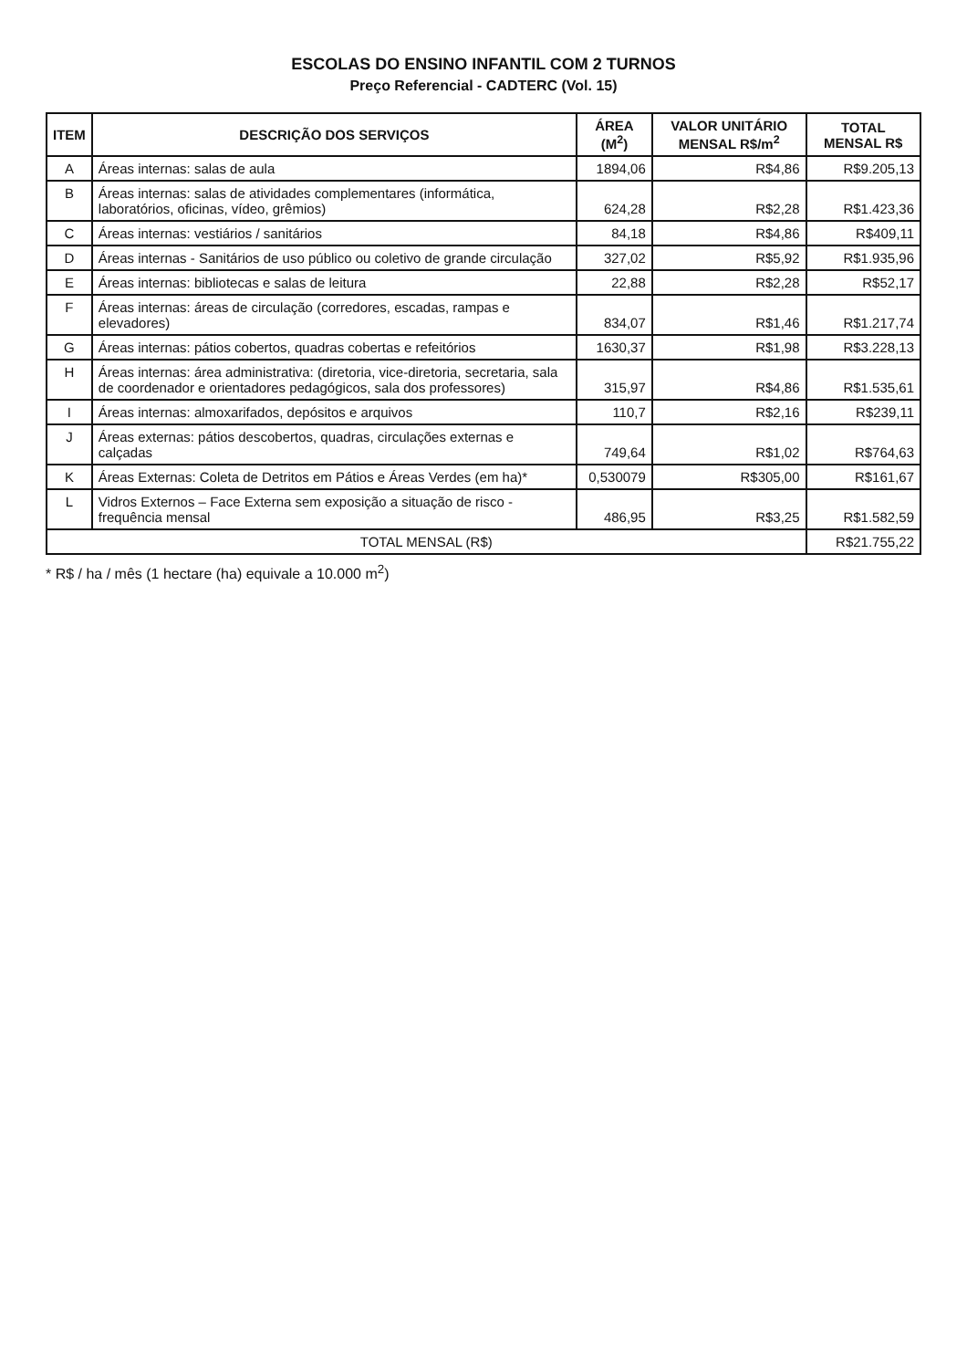ESCOLAS DO ENSINO INFANTIL COM 2 TURNOS
Preço Referencial - CADTERC (Vol. 15)
| ITEM | DESCRIÇÃO DOS SERVIÇOS | ÁREA (M<sup>2</sup>) | VALOR UNITÁRIO MENSAL R$/m<sup>2</sup> | TOTAL MENSAL R$ |
| --- | --- | --- | --- | --- |
| A | Áreas internas: salas de aula | 1894,06 | R$4,86 | R$9.205,13 |
| B | Áreas internas: salas de atividades complementares (informática, laboratórios, oficinas, vídeo, grêmios) | 624,28 | R$2,28 | R$1.423,36 |
| C | Áreas internas: vestiários / sanitários | 84,18 | R$4,86 | R$409,11 |
| D | Áreas internas - Sanitários de uso público ou coletivo de grande circulação | 327,02 | R$5,92 | R$1.935,96 |
| E | Áreas internas: bibliotecas e salas de leitura | 22,88 | R$2,28 | R$52,17 |
| F | Áreas internas: áreas de circulação (corredores, escadas, rampas e elevadores) | 834,07 | R$1,46 | R$1.217,74 |
| G | Áreas internas: pátios cobertos, quadras cobertas e refeitórios | 1630,37 | R$1,98 | R$3.228,13 |
| H | Áreas internas: área administrativa: (diretoria, vice-diretoria, secretaria, sala de coordenador e orientadores pedagógicos, sala dos professores) | 315,97 | R$4,86 | R$1.535,61 |
| I | Áreas internas: almoxarifados, depósitos e arquivos | 110,7 | R$2,16 | R$239,11 |
| J | Áreas externas: pátios descobertos, quadras, circulações externas e calçadas | 749,64 | R$1,02 | R$764,63 |
| K | Áreas Externas: Coleta de Detritos em Pátios e Áreas Verdes (em ha)* | 0,530079 | R$305,00 | R$161,67 |
| L | Vidros Externos – Face Externa sem exposição a situação de risco - frequência mensal | 486,95 | R$3,25 | R$1.582,59 |
| TOTAL MENSAL (R$) | | | | R$21.755,22 |
* R$ / ha / mês (1 hectare (ha) equivale a 10.000 m<sup>2</sup>)